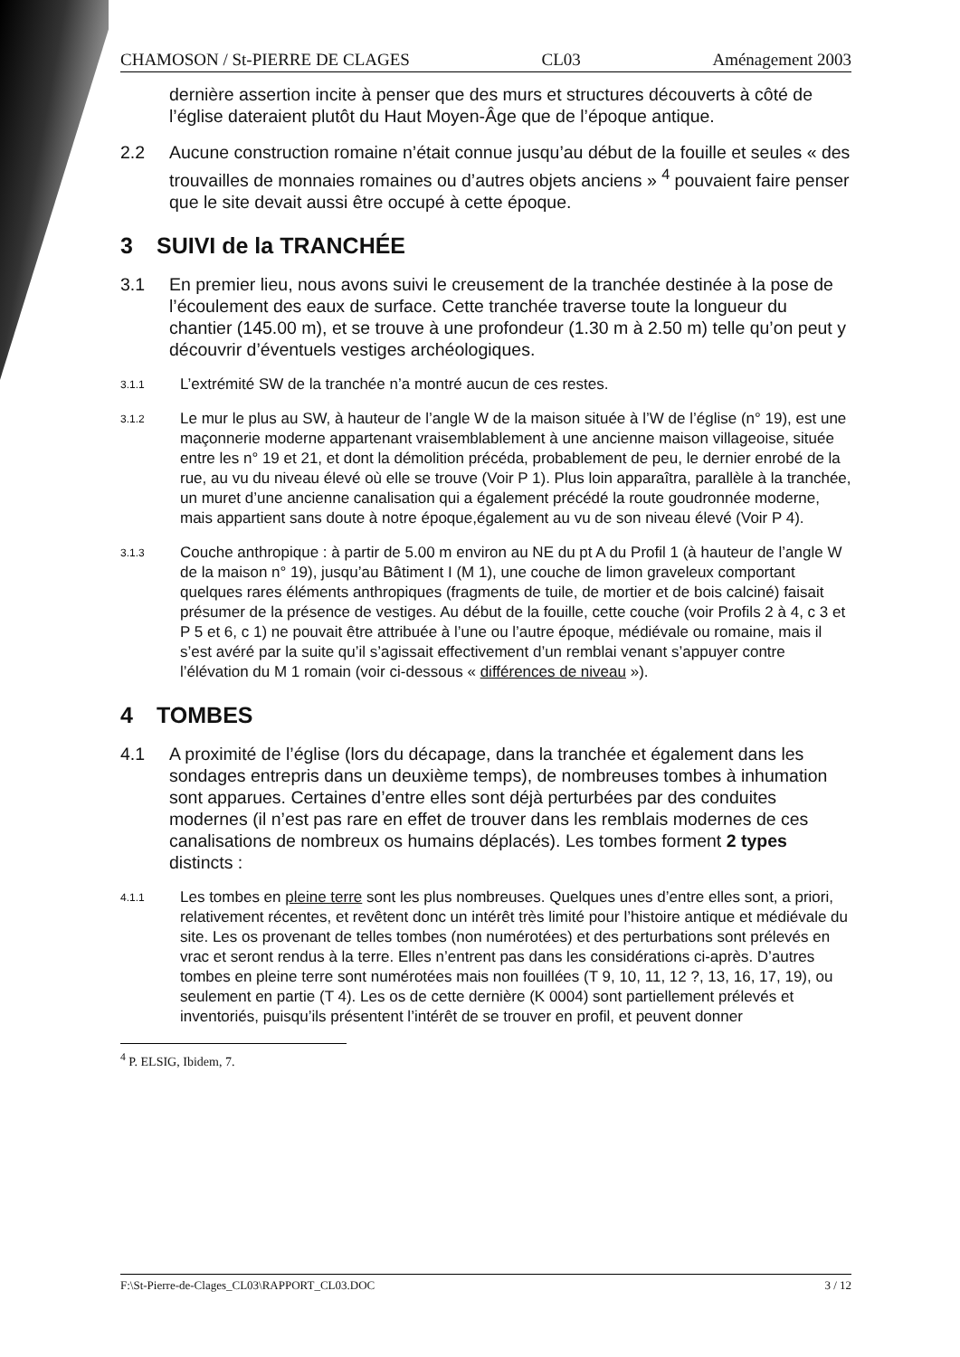CHAMOSON / St-PIERRE DE CLAGES CL03 Aménagement 2003
dernière assertion incite à penser que des murs et structures découverts à côté de l’église dateraient plutôt du Haut Moyen-Âge que de l’époque antique.
2.2 Aucune construction romaine n’était connue jusqu’au début de la fouille et seules « des trouvailles de monnaies romaines ou d’autres objets anciens » <sup>4</sup> pouvaient faire penser que le site devait aussi être occupé à cette époque.
3 SUIVI de la TRANCHÉE
3.1 En premier lieu, nous avons suivi le creusement de la tranchée destinée à la pose de l’écoulement des eaux de surface. Cette tranchée traverse toute la longueur du chantier (145.00 m), et se trouve à une profondeur (1.30 m à 2.50 m) telle qu’on peut y découvrir d’éventuels vestiges archéologiques.
3.1.1 L’extrémité SW de la tranchée n’a montré aucun de ces restes.
3.1.2 Le mur le plus au SW, à hauteur de l’angle W de la maison située à l’W de l’église (n° 19), est une maçonnerie moderne appartenant vraisemblablement à une ancienne maison villageoise, située entre les n° 19 et 21, et dont la démolition précéda, probablement de peu, le dernier enrobé de la rue, au vu du niveau élevé où elle se trouve (Voir P 1). Plus loin apparaîtra, parallèle à la tranchée, un muret d’une ancienne canalisation qui a également précédé la route goudronnée moderne, mais appartient sans doute à notre époque,également au vu de son niveau élevé (Voir P 4).
3.1.3 Couche anthropique : à partir de 5.00 m environ au NE du pt A du Profil 1 (à hauteur de l’angle W de la maison n° 19), jusqu’au Bâtiment I (M 1), une couche de limon graveleux comportant quelques rares éléments anthropiques (fragments de tuile, de mortier et de bois calciné) faisait présumer de la présence de vestiges. Au début de la fouille, cette couche (voir Profils 2 à 4, c 3 et P 5 et 6, c 1) ne pouvait être attribuée à l’une ou l’autre époque, médiévale ou romaine, mais il s’est avéré par la suite qu’il s’agissait effectivement d’un remblai venant s’appuyer contre l’élévation du M 1 romain (voir ci-dessous « différences de niveau »).
4 TOMBES
4.1 A proximité de l’église (lors du décapage, dans la tranchée et également dans les sondages entrepris dans un deuxième temps), de nombreuses tombes à inhumation sont apparues. Certaines d’entre elles sont déjà perturbées par des conduites modernes (il n’est pas rare en effet de trouver dans les remblais modernes de ces canalisations de nombreux os humains déplacés). Les tombes forment 2 types distincts :
4.1.1 Les tombes en pleine terre sont les plus nombreuses. Quelques unes d’entre elles sont, a priori, relativement récentes, et revêtent donc un intérêt très limité pour l’histoire antique et médiévale du site. Les os provenant de telles tombes (non numérotées) et des perturbations sont prélevés en vrac et seront rendus à la terre. Elles n’entrent pas dans les considérations ci-après. D’autres tombes en pleine terre sont numérotées mais non fouillées (T 9, 10, 11, 12 ?, 13, 16, 17, 19), ou seulement en partie (T 4). Les os de cette dernière (K 0004) sont partiellement prélevés et inventoriés, puisqu’ils présentent l’intérêt de se trouver en profil, et peuvent donner
<sup>4</sup> P. ELSIG, Ibidem, 7.
F:\St-Pierre-de-Clages_CL03\RAPPORT_CL03.DOC 3 / 12